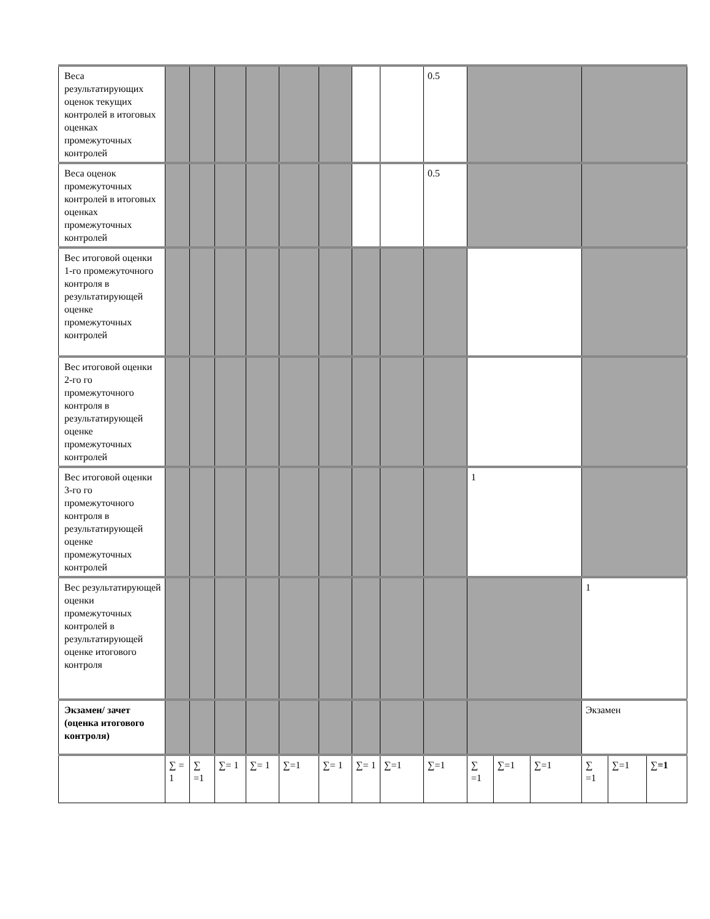| Веса результатирующих оценок текущих контролей в итоговых оценках промежуточных контролей | | | | | | | | | 0.5 | | | | | | |
| Веса оценок промежуточных контролей в итоговых оценках промежуточных контролей | | | | | | | | | 0.5 | | | | | | |
| Вес итоговой оценки 1-го промежуточного контроля в результатирующей оценке промежуточных контролей | | | | | | | | | | | | | | | |
| Вес итоговой оценки 2-го го промежуточного контроля в результатирующей оценке промежуточных контролей | | | | | | | | | | | | | | | |
| Вес итоговой оценки 3-го го промежуточного контроля в результатирующей оценке промежуточных контролей | | | | | | | | | | 1 | | | | | |
| Вес результатирующей оценки промежуточных контролей в результатирующей оценке итогового контроля | | | | | | | | | | | | | 1 | | |
| Экзамен/ зачет (оценка итогового контроля) | | | | | | | | | | | | | Экзамен | | |
| | ∑ = 1 | ∑ =1 | ∑= 1 | ∑= 1 | ∑=1 | ∑= 1 | ∑= 1 | ∑=1 | ∑=1 | ∑ =1 | ∑=1 | ∑=1 | ∑ =1 | ∑=1 | ∑ =1 |